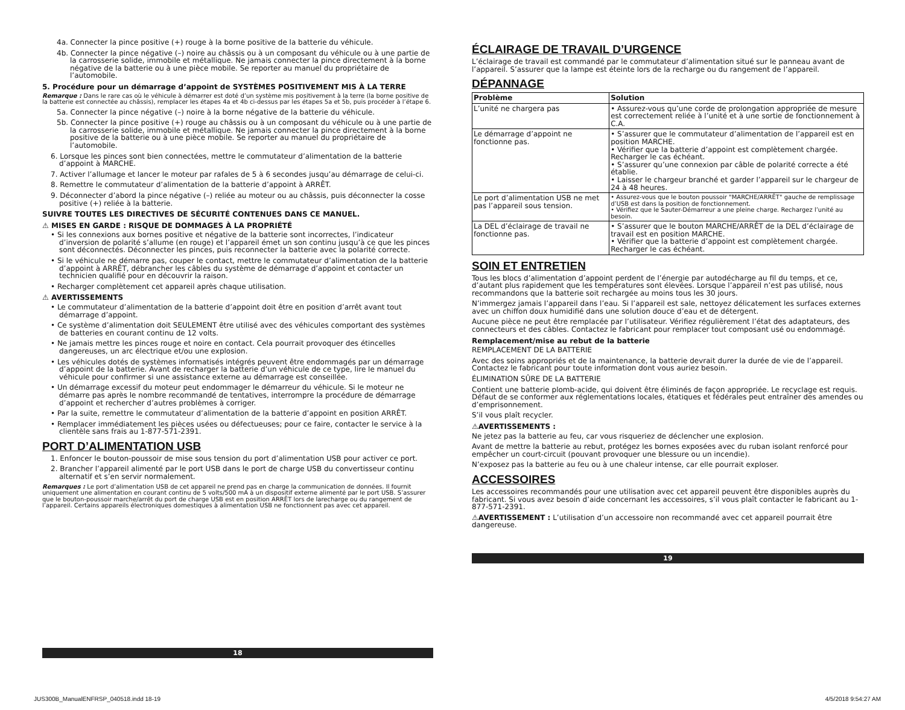4a. Connecter la pince positive (+) rouge à la borne positive de la batterie du véhicule.
4b. Connecter la pince négative (–) noire au châssis ou à un composant du véhicule ou à une partie de la carrosserie solide, immobile et métallique. Ne jamais connecter la pince directement à la borne négative de la batterie ou à une pièce mobile. Se reporter au manuel du propriétaire de l’automobile.
5. Procédure pour un démarrage d’appoint de SYSTÈMES POSITIVEMENT MIS À LA TERRE
Remarque : Dans le rare cas où le véhicule à démarrer est doté d’un système mis positivement à la terre (la borne positive de la batterie est connectée au châssis), remplacer les étapes 4a et 4b ci-dessus par les étapes 5a et 5b, puis procéder à l’étape 6.
5a. Connecter la pince négative (–) noire à la borne négative de la batterie du véhicule.
5b. Connecter la pince positive (+) rouge au châssis ou à un composant du véhicule ou à une partie de la carrosserie solide, immobile et métallique. Ne jamais connecter la pince directement à la borne positive de la batterie ou à une pièce mobile. Se reporter au manuel du propriétaire de l’automobile.
6. Lorsque les pinces sont bien connectées, mettre le commutateur d’alimentation de la batterie d’appoint à MARCHE.
7. Activer l’allumage et lancer le moteur par rafales de 5 à 6 secondes jusqu’au démarrage de celui-ci.
8. Remettre le commutateur d’alimentation de la batterie d’appoint à ARRÊT.
9. Déconnecter d’abord la pince négative (–) reliée au moteur ou au châssis, puis déconnecter la cosse positive (+) reliée à la batterie.
SUIVRE TOUTES LES DIRECTIVES DE SÉCURITÉ CONTENUES DANS CE MANUEL.
⚠ MISES EN GARDE : RISQUE DE DOMMAGES À LA PROPRIÉTÉ
• Si les connexions aux bornes positive et négative de la batterie sont incorrectes, l’indicateur d’inversion de polarité s’allume (en rouge) et l’appareil émet un son continu jusqu’à ce que les pinces sont déconnectés. Déconnecter les pinces, puis reconnecter la batterie avec la polarité correcte.
• Si le véhicule ne démarre pas, couper le contact, mettre le commutateur d’alimentation de la batterie d’appoint à ARRÊT, débrancher les câbles du système de démarrage d’appoint et contacter un technicien qualifié pour en découvrir la raison.
• Recharger complètement cet appareil après chaque utilisation.
⚠ AVERTISSEMENTS
• Le commutateur d’alimentation de la batterie d’appoint doit être en position d’arrêt avant tout démarrage d’appoint.
• Ce système d’alimentation doit SEULEMENT être utilisé avec des véhicules comportant des systèmes de batteries en courant continu de 12 volts.
• Ne jamais mettre les pinces rouge et noire en contact. Cela pourrait provoquer des étincelles dangereuses, un arc électrique et/ou une explosion.
• Les véhicules dotés de systèmes informatisés intégrés peuvent être endommagés par un démarrage d’appoint de la batterie. Avant de recharger la batterie d’un véhicule de ce type, lire le manuel du véhicule pour confirmer si une assistance externe au démarrage est conseillée.
• Un démarrage excessif du moteur peut endommager le démarreur du véhicule. Si le moteur ne démarre pas après le nombre recommandé de tentatives, interrompre la procédure de démarrage d’appoint et rechercher d’autres problèmes à corriger.
• Par la suite, remettre le commutateur d’alimentation de la batterie d’appoint en position ARRÊT.
• Remplacer immédiatement les pièces usées ou défectueuses; pour ce faire, contacter le service à la clientèle sans frais au 1-877-571-2391.
PORT D’ALIMENTATION USB
1. Enfoncer le bouton-poussoir de mise sous tension du port d’alimentation USB pour activer ce port.
2. Brancher l’appareil alimenté par le port USB dans le port de charge USB du convertisseur continu alternatif et s’en servir normalement.
Remarques : Le port d’alimentation USB de cet appareil ne prend pas en charge la communication de données. Il fournit uniquement une alimentation en courant continu de 5 volts/500 mA à un dispositif externe alimenté par le port USB. S’assurer que le bouton-poussoir marche/arrêt du port de charge USB est en position ARRÊT lors de larecharge ou du rangement de l’appareil. Certains appareils électroniques domestiques à alimentation USB ne fonctionnent pas avec cet appareil.
18
ÉCLAIRAGE DE TRAVAIL D’URGENCE
L’éclairage de travail est commandé par le commutateur d’alimentation situé sur le panneau avant de l’appareil. S’assurer que la lampe est éteinte lors de la recharge ou du rangement de l’appareil.
DÉPANNAGE
| Problème | Solution |
| --- | --- |
| L’unité ne chargera pas | • Assurez-vous qu’une corde de prolongation appropriée de mesure est correctement reliée à l’unité et à une sortie de fonctionnement à C.A. |
| Le démarrage d’appoint ne fonctionne pas. | • S’assurer que le commutateur d’alimentation de l’appareil est en position MARCHE. • Vérifier que la batterie d’appoint est complètement chargée. Recharger le cas échéant. • S’assurer qu’une connexion par câble de polarité correcte a été établie. • Laisser le chargeur branché et garder l’appareil sur le chargeur de 24 à 48 heures. |
| Le port d’alimentation USB ne met pas l’appareil sous tension. | • Assurez-vous que le bouton poussoir "MARCHE/ARRÊT" gauche de remplissage d’USB est dans la position de fonctionnement. • Vérifiez que le Sauter-Démarreur a une pleine charge. Rechargez l’unité au besoin. |
| La DEL d’éclairage de travail ne fonctionne pas. | • S’assurer que le bouton MARCHE/ARRÊT de la DEL d’éclairage de travail est en position MARCHE. • Vérifier que la batterie d’appoint est complètement chargée. Recharger le cas échéant. |
SOIN ET ENTRETIEN
Tous les blocs d’alimentation d’appoint perdent de l’énergie par autodécharge au fil du temps, et ce, d’autant plus rapidement que les températures sont élevées. Lorsque l’appareil n’est pas utilisé, nous recommandons que la batterie soit rechargée au moins tous les 30 jours.
N’immergez jamais l’appareil dans l’eau. Si l’appareil est sale, nettoyez délicatement les surfaces externes avec un chiffon doux humidifié dans une solution douce d’eau et de détergent.
Aucune pièce ne peut être remplacée par l’utilisateur. Vérifiez régulièrement l’état des adaptateurs, des connecteurs et des câbles. Contactez le fabricant pour remplacer tout composant usé ou endommagé.
Remplacement/mise au rebut de la batterie
REMPLACEMENT DE LA BATTERIE
Avec des soins appropriés et de la maintenance, la batterie devrait durer la durée de vie de l’appareil. Contactez le fabricant pour toute information dont vous auriez besoin.
ÉLIMINATION SÛRE DE LA BATTERIE
Contient une batterie plomb-acide, qui doivent être éliminés de façon appropriée. Le recyclage est requis. Défaut de se conformer aux réglementations locales, étatiques et fédérales peut entraîner des amendes ou d’emprisonnement.
S’il vous plaît recycler.
⚠AVERTISSEMENTS :
Ne jetez pas la batterie au feu, car vous risqueriez de déclencher une explosion.
Avant de mettre la batterie au rebut, protégez les bornes exposées avec du ruban isolant renforcé pour empêcher un court-circuit (pouvant provoquer une blessure ou un incendie).
N’exposez pas la batterie au feu ou à une chaleur intense, car elle pourrait exploser.
ACCESSOIRES
Les accessoires recommandés pour une utilisation avec cet appareil peuvent être disponibles auprès du fabricant. Si vous avez besoin d’aide concernant les accessoires, s’il vous plaît contacter le fabricant au 1-877-571-2391.
⚠AVERTISSEMENT : L’utilisation d’un accessoire non recommandé avec cet appareil pourrait être dangereuse.
19
JUS300B_ManualENFRSP_040518.indd 18-19
4/5/2018 9:54:27 AM